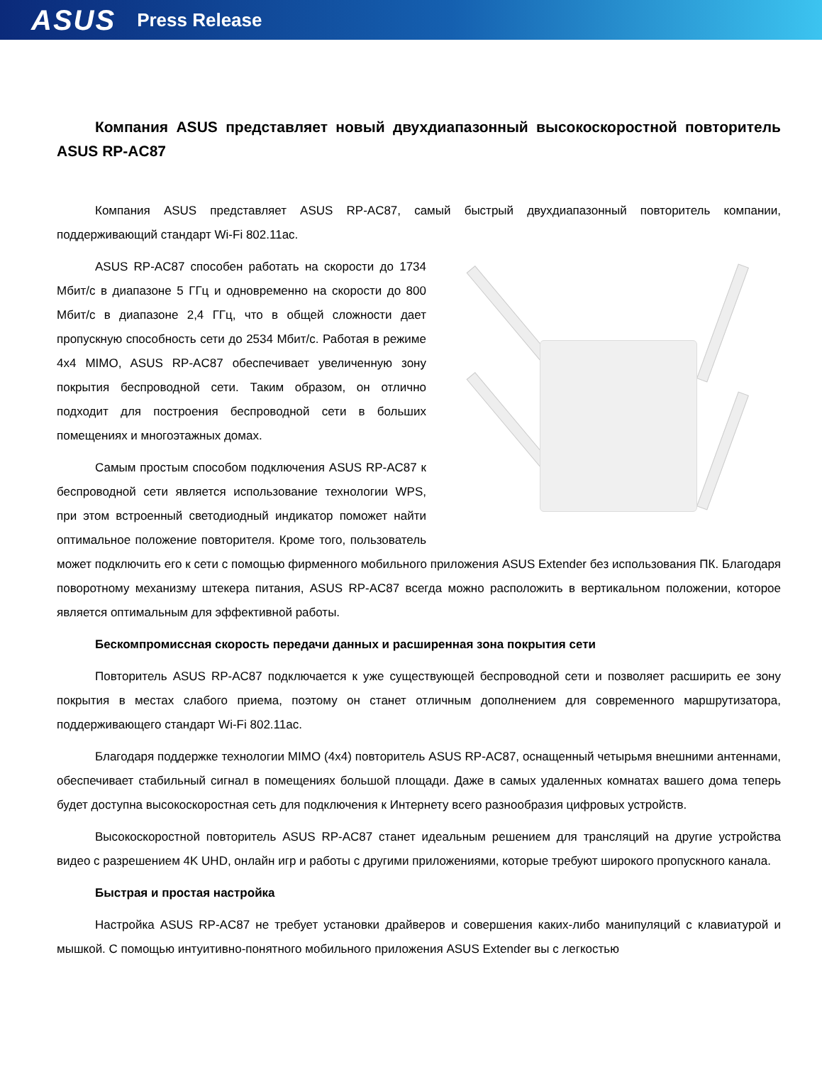ASUS Press Release
Компания ASUS представляет новый двухдиапазонный высокоскоростной повторитель ASUS RP-AC87
Компания ASUS представляет ASUS RP-AC87, самый быстрый двухдиапазонный повторитель компании, поддерживающий стандарт Wi-Fi 802.11ac.
ASUS RP-AC87 способен работать на скорости до 1734 Мбит/с в диапазоне 5 ГГц и одновременно на скорости до 800 Мбит/с в диапазоне 2,4 ГГц, что в общей сложности дает пропускную способность сети до 2534 Мбит/с. Работая в режиме 4x4 MIMO, ASUS RP-AC87 обеспечивает увеличенную зону покрытия беспроводной сети. Таким образом, он отлично подходит для построения беспроводной сети в больших помещениях и многоэтажных домах.
Самым простым способом подключения ASUS RP-AC87 к беспроводной сети является использование технологии WPS, при этом встроенный светодиодный индикатор поможет найти оптимальное положение повторителя. Кроме того, пользователь может подключить его к сети с помощью фирменного мобильного приложения ASUS Extender без использования ПК. Благодаря поворотному механизму штекера питания, ASUS RP-AC87 всегда можно расположить в вертикальном положении, которое является оптимальным для эффективной работы.
Бескомпромиссная скорость передачи данных и расширенная зона покрытия сети
Повторитель ASUS RP-AC87 подключается к уже существующей беспроводной сети и позволяет расширить ее зону покрытия в местах слабого приема, поэтому он станет отличным дополнением для современного маршрутизатора, поддерживающего стандарт Wi-Fi 802.11ac.
Благодаря поддержке технологии MIMO (4x4) повторитель ASUS RP-AC87, оснащенный четырьмя внешними антеннами, обеспечивает стабильный сигнал в помещениях большой площади. Даже в самых удаленных комнатах вашего дома теперь будет доступна высокоскоростная сеть для подключения к Интернету всего разнообразия цифровых устройств.
Высокоскоростной повторитель ASUS RP-AC87 станет идеальным решением для трансляций на другие устройства видео с разрешением 4K UHD, онлайн игр и работы с другими приложениями, которые требуют широкого пропускного канала.
Быстрая и простая настройка
Настройка ASUS RP-AC87 не требует установки драйверов и совершения каких-либо манипуляций с клавиатурой и мышкой. С помощью интуитивно-понятного мобильного приложения ASUS Extender вы с легкостью